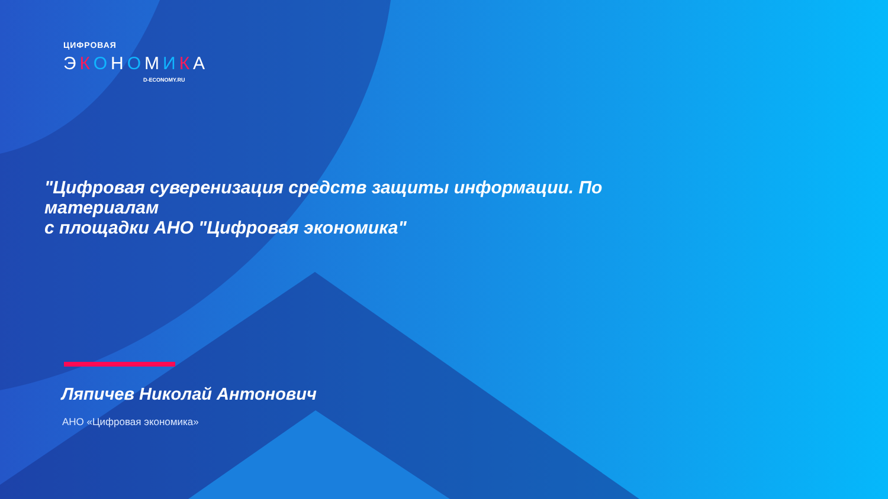ЦИФРОВАЯ
ЭКОНОМИКА
D-ECONOMY.RU
"Цифровая суверенизация средств защиты информации. По материалам
с площадки АНО "Цифровая экономика"
Ляпичев Николай Антонович
АНО «Цифровая экономика»